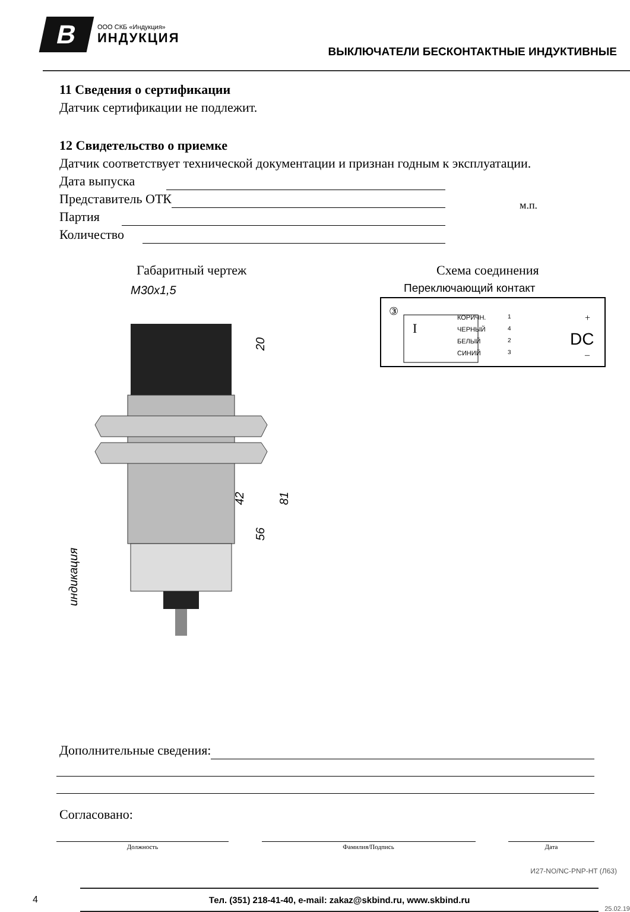B
ООО СКБ «Индукция»
ИНДУКЦИЯ
ВЫКЛЮЧАТЕЛИ БЕСКОНТАКТНЫЕ ИНДУКТИВНЫЕ
11 Сведения о сертификации
Датчик сертификации не подлежит.
12 Свидетельство о приемке
Датчик соответствует технической документации и признан годным к эксплуатации.
Дата выпуска
Представитель ОТК
Партия
Количество
м.п.
Габаритный чертеж
M30x1,5
20
42
56
81
индикация
Схема соединения
Переключающий контакт
③
I
КОРИЧН.
ЧЕРНЫЙ
БЕЛЫЙ
СИНИЙ
1
4
2
3
+
DC
–
Дополнительные сведения:
Согласовано:
Должность Фамилия/Подпись Дата
И27-NO/NC-PNP-HT (Л63)
4
Тел. (351) 218-41-40, e-mail: zakaz@skbind.ru, www.skbind.ru
25.02.19